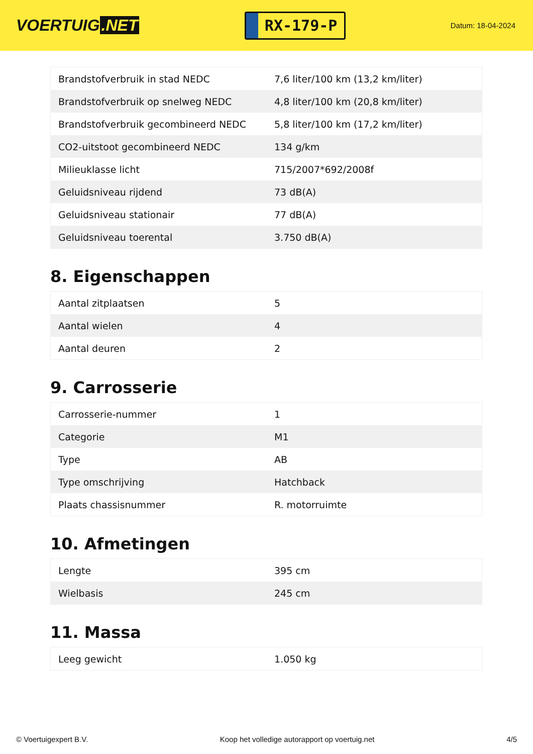VOERTUIG.NET
RX-179-P
Datum: 18-04-2024
| Brandstofverbruik in stad NEDC | 7,6 liter/100 km (13,2 km/liter) |
| Brandstofverbruik op snelweg NEDC | 4,8 liter/100 km (20,8 km/liter) |
| Brandstofverbruik gecombineerd NEDC | 5,8 liter/100 km (17,2 km/liter) |
| CO2-uitstoot gecombineerd NEDC | 134 g/km |
| Milieuklasse licht | 715/2007*692/2008f |
| Geluidsniveau rijdend | 73 dB(A) |
| Geluidsniveau stationair | 77 dB(A) |
| Geluidsniveau toerental | 3.750 dB(A) |
8. Eigenschappen
| Aantal zitplaatsen | 5 |
| Aantal wielen | 4 |
| Aantal deuren | 2 |
9. Carrosserie
| Carrosserie-nummer | 1 |
| Categorie | M1 |
| Type | AB |
| Type omschrijving | Hatchback |
| Plaats chassisnummer | R. motorruimte |
10. Afmetingen
| Lengte | 395 cm |
| Wielbasis | 245 cm |
11. Massa
| Leeg gewicht | 1.050 kg |
© Voertuigexpert B.V. Koop het volledige autorapport op voertuig.net 4/5